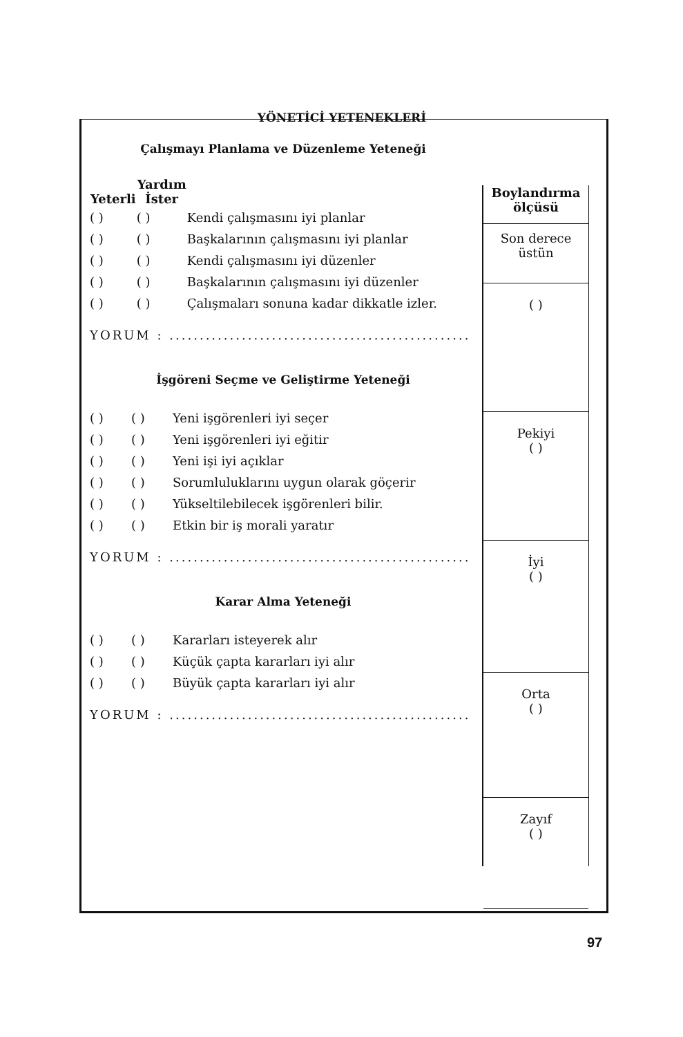YÖNETİCİ YETENEKLERİ
Çalışmayı Planlama ve Düzenleme Yeteneği
| Yeterli | Yardım İster | |
| ( ) | ( ) | Kendi çalışmasını iyi planlar |
| ( ) | ( ) | Başkalarının çalışmasını iyi planlar |
| ( ) | ( ) | Kendi çalışmasını iyi düzenler |
| ( ) | ( ) | Başkalarının çalışmasını iyi düzenler |
| ( ) | ( ) | Çalışmaları sonuna kadar dikkatle izler. |
YORUM : ..................................................
İşgöreni Seçme ve Geliştirme Yeteneği
| ( ) | ( ) | Yeni işgörenleri iyi seçer |
| ( ) | ( ) | Yeni işgörenleri iyi eğitir |
| ( ) | ( ) | Yeni işi iyi açıklar |
| ( ) | ( ) | Sorumluluklarını uygun olarak göçerir |
| ( ) | ( ) | Yükseltilebilecek işgörenleri bilir. |
| ( ) | ( ) | Etkin bir iş morali yaratır |
YORUM : ..................................................
Karar Alma Yeteneği
| ( ) | ( ) | Kararları isteyerek alır |
| ( ) | ( ) | Küçük çapta kararları iyi alır |
| ( ) | ( ) | Büyük çapta kararları iyi alır |
YORUM : ..................................................
Boylandırma
ölçüsü
Son derece
üstün
( )
Pekiyi
( )
İyi
( )
Orta
( )
Zayıf
( )
97